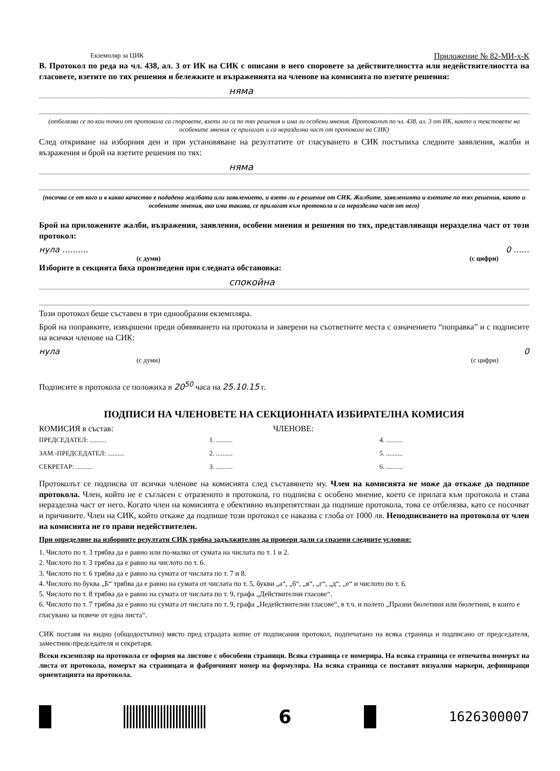Екземпляр за ЦИК Приложение № 82-МИ-х-К
В. Протокол по реда на чл. 438, ал. 3 от ИК на СИК с описани в него споровете за действителността или недействителността на гласовете, взетите по тях решения и бележките и възраженията на членове на комисията по взетите решения:
няма
(отбелязва се по кои точки от протокола са споровете, взети ли са по тях решения и има ли особени мнения. Протоколът по чл. 438, ал. 3 от ИК, както и текстовете на особените мнения се прилагат и са неразделна част от протокола на СИК)
След откриване на изборния ден и при установяване на резултатите от гласуването в СИК постъпиха следните заявления, жалби и възражения и брой на взетите решения по тях:
няма
(посочва се от кого и в какво качество е подадена жалбата или заявлението, и взето ли е решение от СИК. Жалбите, заявленията и взетите по тях решения, както и особените мнения, ако има такива, се прилагат към протокола и са неразделна част от него)
Брой на приложените жалби, възражения, заявления, особени мнения и решения по тях, представляващи неразделна част от този протокол:
нула .......... 0 ......
(с думи) (с цифри)
Изборите в секцията бяха произведени при следната обстановка:
спокойна
Този протокол беше съставен в три еднообразни екземпляра.
Брой на поправките, извършени преди обявяването на протокола и заверени на съответните места с означението “поправка” и с подписите на всички членове на СИК:
нула 0
(с думи) (с цифри)
Подписите в протокола се положиха в 20<sup>50</sup> часа на 25.10.15 г.
ПОДПИСИ НА ЧЛЕНОВЕТЕ НА СЕКЦИОННАТА ИЗБИРАТЕЛНА КОМИСИЯ
КОМИСИЯ в състав: ЧЛЕНОВЕ:
ПРЕДСЕДАТЕЛ: ..........
ЗАМ.-ПРЕДСЕДАТЕЛ: ..........
СЕКРЕТАР: ..........
1. ..........
2. ..........
3. ..........
4. ..........
5. ..........
6. ..........
Протоколът се подписва от всички членове на комисията след съставянето му. Член на комисията не може да откаже да подпише протокола. Член, който не е съгласен с отразеното в протокола, го подписва с особено мнение, което се прилага към протокола и става неразделна част от него. Когато член на комисията е обективно възпрепятстван да подпише протокола, това се отбелязва, като се посочват и причините. Член на СИК, който откаже да подпише този протокол се наказва с глоба от 1000 лв. Неподписването на протокола от член на комисията не го прави недействителен.
При определяне на изборните резултати СИК трябва задължително да провери дали са спазени следните условия:
1. Числото по т. 3 трябва да е равно или по-малко от сумата на числата по т. 1 и 2.
2. Числото по т. 3 трябва да е равно на числото по т. 6.
3. Числото по т. 6 трябва да е равно на сумата от числата по т. 7 и 8.
4. Числото по буква „Б“ трябва да е равно на сумата от числата по т. 5, букви „а“, „б“, „в“, „г“, „д“, „е“ и числото по т. 6.
5. Числото по т. 8 трябва да е равно на сумата от числата по т. 9, графа „Действителни гласове“.
6. Числото по т. 7 трябва да е равно на сумата от числата по т. 9, графа „Недействителни гласове“, в т.ч. и полето „Празни бюлетини или бюлетини, в които е гласувано за повече от една листа“.
СИК поставя на видно (общодостъпно) място пред сградата копие от подписания протокол, подпечатано на всяка страница и подписано от председателя, заместник-председателя и секретаря.
Всеки екземпляр на протокола се оформя на листове с обособени страници. Всяка страница се номерира. На всяка страница се отпечатва номерът на листа от протокола, номерът на страницата и фабричният номер на формуляра. На всяка страница се поставят визуални маркери, дефиниращи ориентацията на протокола.
6
1626300007